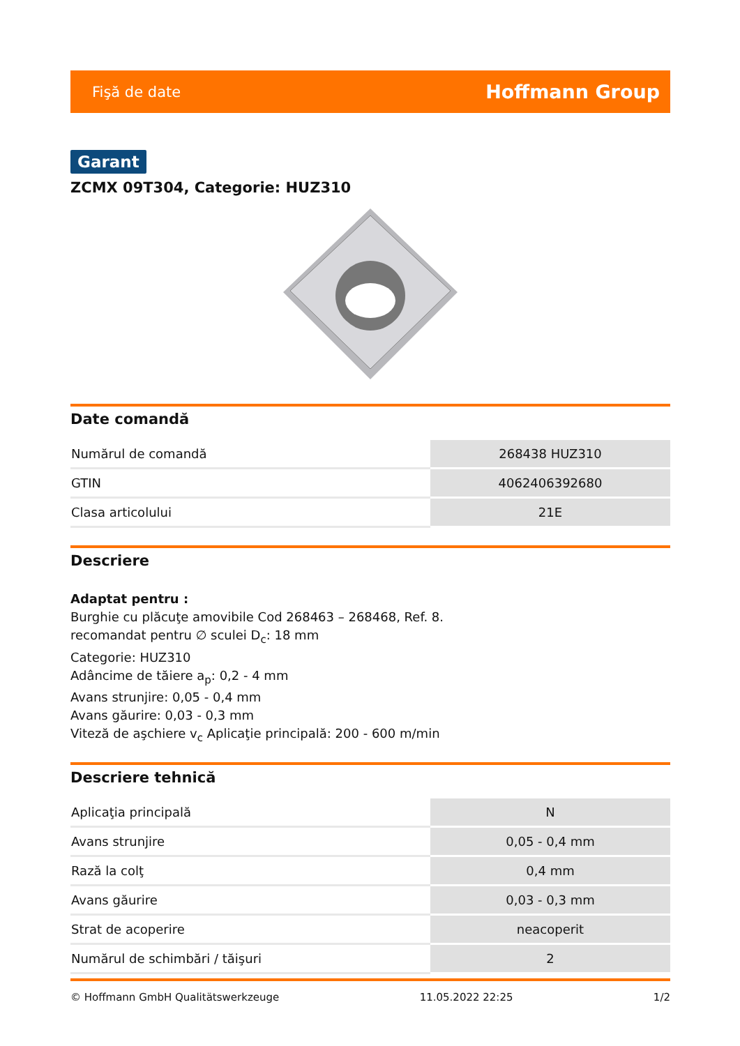Fişă de date Hoffmann Group
Garant
ZCMX 09T304, Categorie: HUZ310
Date comandă
| Numărul de comandă | 268438 HUZ310 |
| GTIN | 4062406392680 |
| Clasa articolului | 21E |
Descriere
Adaptat pentru :
Burghie cu plăcuţe amovibile Cod 268463 – 268468, Ref. 8.
recomandat pentru ∅ sculei D<sub>c</sub>: 18 mm
Categorie: HUZ310
Adâncime de tăiere a<sub>p</sub>: 0,2 - 4 mm
Avans strunjire: 0,05 - 0,4 mm
Avans găurire: 0,03 - 0,3 mm
Viteză de aşchiere v<sub>c</sub> Aplicaţie principală: 200 - 600 m/min
Descriere tehnică
| Aplicaţia principală | N |
| Avans strunjire | 0,05 - 0,4 mm |
| Rază la colţ | 0,4 mm |
| Avans găurire | 0,03 - 0,3 mm |
| Strat de acoperire | neacoperit |
| Numărul de schimbări / tăişuri | 2 |
© Hoffmann GmbH Qualitätswerkzeuge 11.05.2022 22:25 1/2